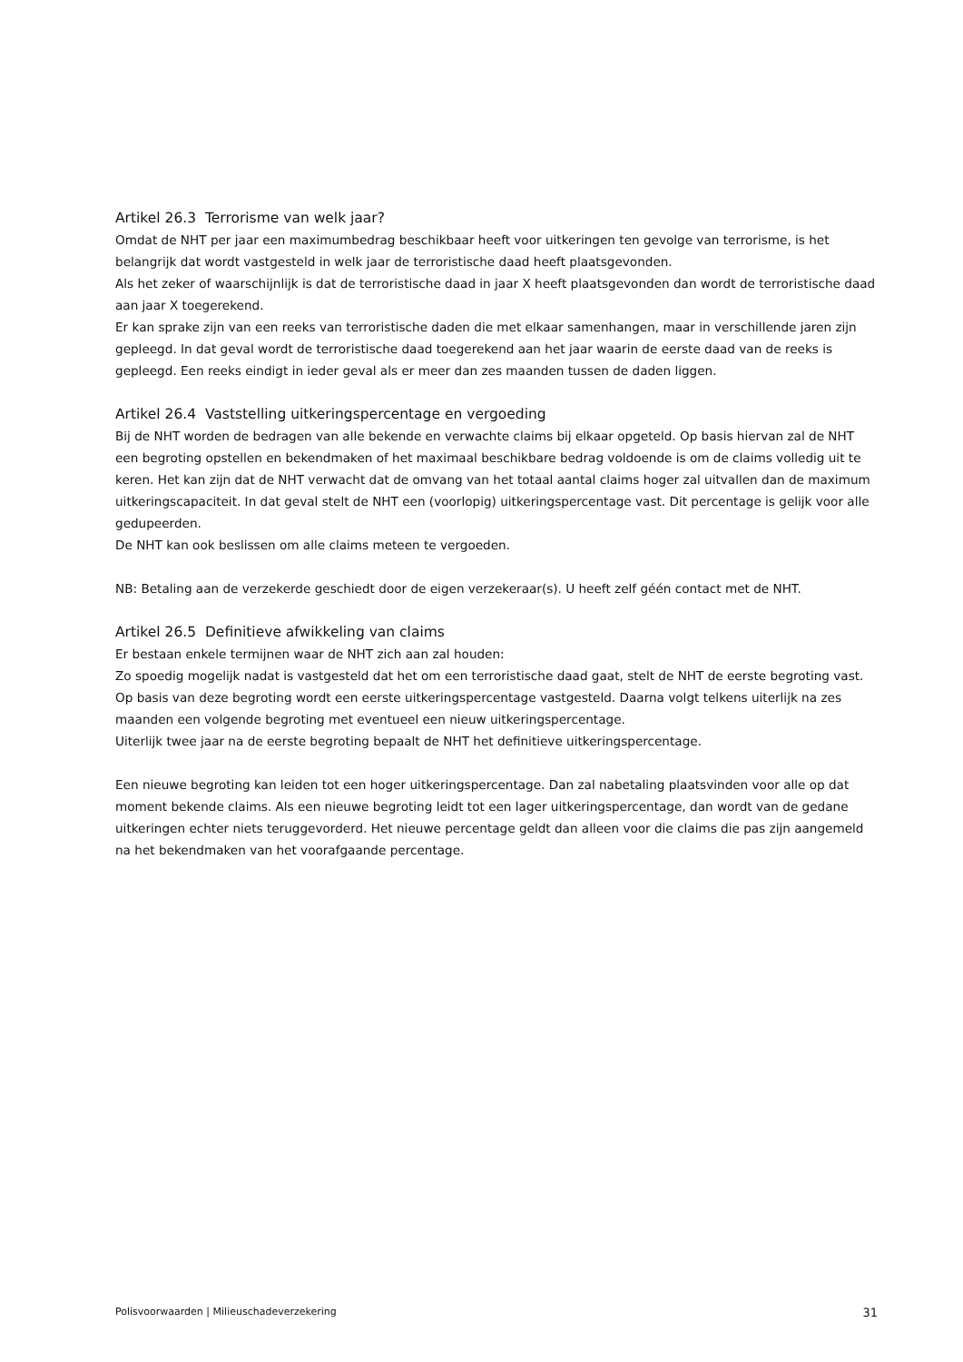Artikel 26.3 Terrorisme van welk jaar?
Omdat de NHT per jaar een maximumbedrag beschikbaar heeft voor uitkeringen ten gevolge van terrorisme, is het belangrijk dat wordt vastgesteld in welk jaar de terroristische daad heeft plaatsgevonden.
Als het zeker of waarschijnlijk is dat de terroristische daad in jaar X heeft plaatsgevonden dan wordt de terroristische daad aan jaar X toegerekend.
Er kan sprake zijn van een reeks van terroristische daden die met elkaar samenhangen, maar in verschillende jaren zijn gepleegd. In dat geval wordt de terroristische daad toegerekend aan het jaar waarin de eerste daad van de reeks is gepleegd. Een reeks eindigt in ieder geval als er meer dan zes maanden tussen de daden liggen.
Artikel 26.4 Vaststelling uitkeringspercentage en vergoeding
Bij de NHT worden de bedragen van alle bekende en verwachte claims bij elkaar opgeteld. Op basis hiervan zal de NHT een begroting opstellen en bekendmaken of het maximaal beschikbare bedrag voldoende is om de claims volledig uit te keren. Het kan zijn dat de NHT verwacht dat de omvang van het totaal aantal claims hoger zal uitvallen dan de maximum uitkeringscapaciteit. In dat geval stelt de NHT een (voorlopig) uitkeringspercentage vast. Dit percentage is gelijk voor alle gedupeerden.
De NHT kan ook beslissen om alle claims meteen te vergoeden.
NB: Betaling aan de verzekerde geschiedt door de eigen verzekeraar(s). U heeft zelf géén contact met de NHT.
Artikel 26.5 Definitieve afwikkeling van claims
Er bestaan enkele termijnen waar de NHT zich aan zal houden:
Zo spoedig mogelijk nadat is vastgesteld dat het om een terroristische daad gaat, stelt de NHT de eerste begroting vast. Op basis van deze begroting wordt een eerste uitkeringspercentage vastgesteld. Daarna volgt telkens uiterlijk na zes maanden een volgende begroting met eventueel een nieuw uitkeringspercentage.
Uiterlijk twee jaar na de eerste begroting bepaalt de NHT het definitieve uitkeringspercentage.
Een nieuwe begroting kan leiden tot een hoger uitkeringspercentage. Dan zal nabetaling plaatsvinden voor alle op dat moment bekende claims. Als een nieuwe begroting leidt tot een lager uitkeringspercentage, dan wordt van de gedane uitkeringen echter niets teruggevorderd. Het nieuwe percentage geldt dan alleen voor die claims die pas zijn aangemeld na het bekendmaken van het voorafgaande percentage.
Polisvoorwaarden | Milieuschadeverzekering 31